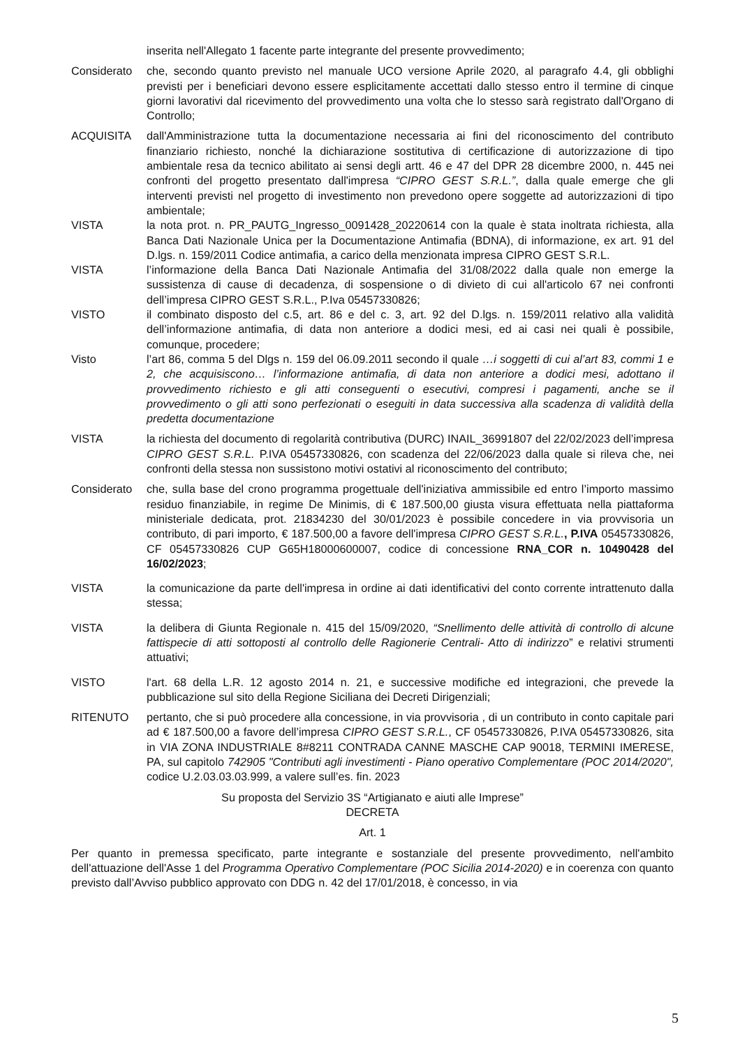inserita nell'Allegato 1 facente parte integrante del presente provvedimento;
Considerato che, secondo quanto previsto nel manuale UCO versione Aprile 2020, al paragrafo 4.4, gli obblighi previsti per i beneficiari devono essere esplicitamente accettati dallo stesso entro il termine di cinque giorni lavorativi dal ricevimento del provvedimento una volta che lo stesso sarà registrato dall'Organo di Controllo;
ACQUISITA dall'Amministrazione tutta la documentazione necessaria ai fini del riconoscimento del contributo finanziario richiesto, nonché la dichiarazione sostitutiva di certificazione di autorizzazione di tipo ambientale resa da tecnico abilitato ai sensi degli artt. 46 e 47 del DPR 28 dicembre 2000, n. 445 nei confronti del progetto presentato dall'impresa “CIPRO GEST S.R.L.”, dalla quale emerge che gli interventi previsti nel progetto di investimento non prevedono opere soggette ad autorizzazioni di tipo ambientale;
VISTA la nota prot. n. PR_PAUTG_Ingresso_0091428_20220614 con la quale è stata inoltrata richiesta, alla Banca Dati Nazionale Unica per la Documentazione Antimafia (BDNA), di informazione, ex art. 91 del D.lgs. n. 159/2011 Codice antimafia, a carico della menzionata impresa CIPRO GEST S.R.L.
VISTA l’informazione della Banca Dati Nazionale Antimafia del 31/08/2022 dalla quale non emerge la sussistenza di cause di decadenza, di sospensione o di divieto di cui all'articolo 67 nei confronti dell’impresa CIPRO GEST S.R.L., P.Iva 05457330826;
VISTO il combinato disposto del c.5, art. 86 e del c. 3, art. 92 del D.lgs. n. 159/2011 relativo alla validità dell’informazione antimafia, di data non anteriore a dodici mesi, ed ai casi nei quali è possibile, comunque, procedere;
Visto l’art 86, comma 5 del Dlgs n. 159 del 06.09.2011 secondo il quale …i soggetti di cui al’art 83, commi 1 e 2, che acquisiscono… l’informazione antimafia, di data non anteriore a dodici mesi, adottano il provvedimento richiesto e gli atti conseguenti o esecutivi, compresi i pagamenti, anche se il provvedimento o gli atti sono perfezionati o eseguiti in data successiva alla scadenza di validità della predetta documentazione
VISTA la richiesta del documento di regolarità contributiva (DURC) INAIL_36991807 del 22/02/2023 dell’impresa CIPRO GEST S.R.L. P.IVA 05457330826, con scadenza del 22/06/2023 dalla quale si rileva che, nei confronti della stessa non sussistono motivi ostativi al riconoscimento del contributo;
Considerato che, sulla base del crono programma progettuale dell'iniziativa ammissibile ed entro l’importo massimo residuo finanziabile, in regime De Minimis, di € 187.500,00 giusta visura effettuata nella piattaforma ministeriale dedicata, prot. 21834230 del 30/01/2023 è possibile concedere in via provvisoria un contributo, di pari importo, € 187.500,00 a favore dell'impresa CIPRO GEST S.R.L., P.IVA 05457330826, CF 05457330826 CUP G65H18000600007, codice di concessione RNA_COR n. 10490428 del 16/02/2023;
VISTA la comunicazione da parte dell'impresa in ordine ai dati identificativi del conto corrente intrattenuto dalla stessa;
VISTA la delibera di Giunta Regionale n. 415 del 15/09/2020, “Snellimento delle attività di controllo di alcune fattispecie di atti sottoposti al controllo delle Ragionerie Centrali- Atto di indirizzo” e relativi strumenti attuativi;
VISTO l'art. 68 della L.R. 12 agosto 2014 n. 21, e successive modifiche ed integrazioni, che prevede la pubblicazione sul sito della Regione Siciliana dei Decreti Dirigenziali;
RITENUTO pertanto, che si può procedere alla concessione, in via provvisoria , di un contributo in conto capitale pari ad € 187.500,00 a favore dell’impresa CIPRO GEST S.R.L., CF 05457330826, P.IVA 05457330826, sita in VIA ZONA INDUSTRIALE 8#8211 CONTRADA CANNE MASCHE CAP 90018, TERMINI IMERESE, PA, sul capitolo 742905 "Contributi agli investimenti - Piano operativo Complementare (POC 2014/2020", codice U.2.03.03.03.999, a valere sull’es. fin. 2023
Su proposta del Servizio 3S “Artigianato e aiuti alle Imprese”
DECRETA
Art. 1
Per quanto in premessa specificato, parte integrante e sostanziale del presente provvedimento, nell'ambito dell'attuazione dell'Asse 1 del Programma Operativo Complementare (POC Sicilia 2014-2020) e in coerenza con quanto previsto dall’Avviso pubblico approvato con DDG n. 42 del 17/01/2018, è concesso, in via
5